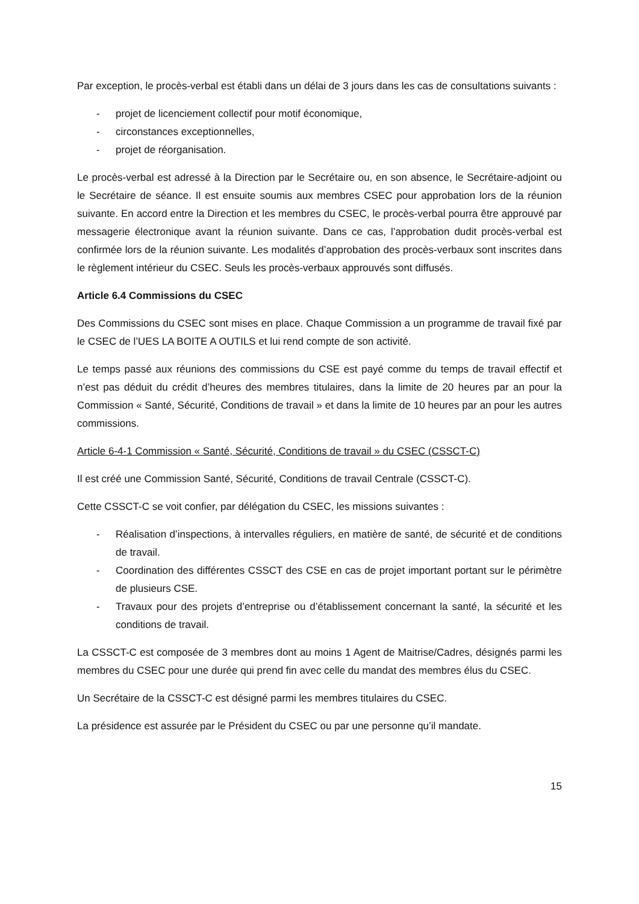Par exception, le procès-verbal est établi dans un délai de 3 jours dans les cas de consultations suivants :
- projet de licenciement collectif pour motif économique,
- circonstances exceptionnelles,
- projet de réorganisation.
Le procès-verbal est adressé à la Direction par le Secrétaire ou, en son absence, le Secrétaire-adjoint ou le Secrétaire de séance. Il est ensuite soumis aux membres CSEC pour approbation lors de la réunion suivante. En accord entre la Direction et les membres du CSEC, le procès-verbal pourra être approuvé par messagerie électronique avant la réunion suivante. Dans ce cas, l’approbation dudit procès-verbal est confirmée lors de la réunion suivante. Les modalités d’approbation des procès-verbaux sont inscrites dans le règlement intérieur du CSEC. Seuls les procès-verbaux approuvés sont diffusés.
Article 6.4 Commissions du CSEC
Des Commissions du CSEC sont mises en place. Chaque Commission a un programme de travail fixé par le CSEC de l’UES LA BOITE A OUTILS et lui rend compte de son activité.
Le temps passé aux réunions des commissions du CSE est payé comme du temps de travail effectif et n’est pas déduit du crédit d’heures des membres titulaires, dans la limite de 20 heures par an pour la Commission « Santé, Sécurité, Conditions de travail » et dans la limite de 10 heures par an pour les autres commissions.
Article 6-4-1 Commission « Santé, Sécurité, Conditions de travail » du CSEC (CSSCT-C)
Il est créé une Commission Santé, Sécurité, Conditions de travail Centrale (CSSCT-C).
Cette CSSCT-C se voit confier, par délégation du CSEC, les missions suivantes :
- Réalisation d’inspections, à intervalles réguliers, en matière de santé, de sécurité et de conditions de travail.
- Coordination des différentes CSSCT des CSE en cas de projet important portant sur le périmètre de plusieurs CSE.
- Travaux pour des projets d’entreprise ou d’établissement concernant la santé, la sécurité et les conditions de travail.
La CSSCT-C est composée de 3 membres dont au moins 1 Agent de Maitrise/Cadres, désignés parmi les membres du CSEC pour une durée qui prend fin avec celle du mandat des membres élus du CSEC.
Un Secrétaire de la CSSCT-C est désigné parmi les membres titulaires du CSEC.
La présidence est assurée par le Président du CSEC ou par une personne qu’il mandate.
15